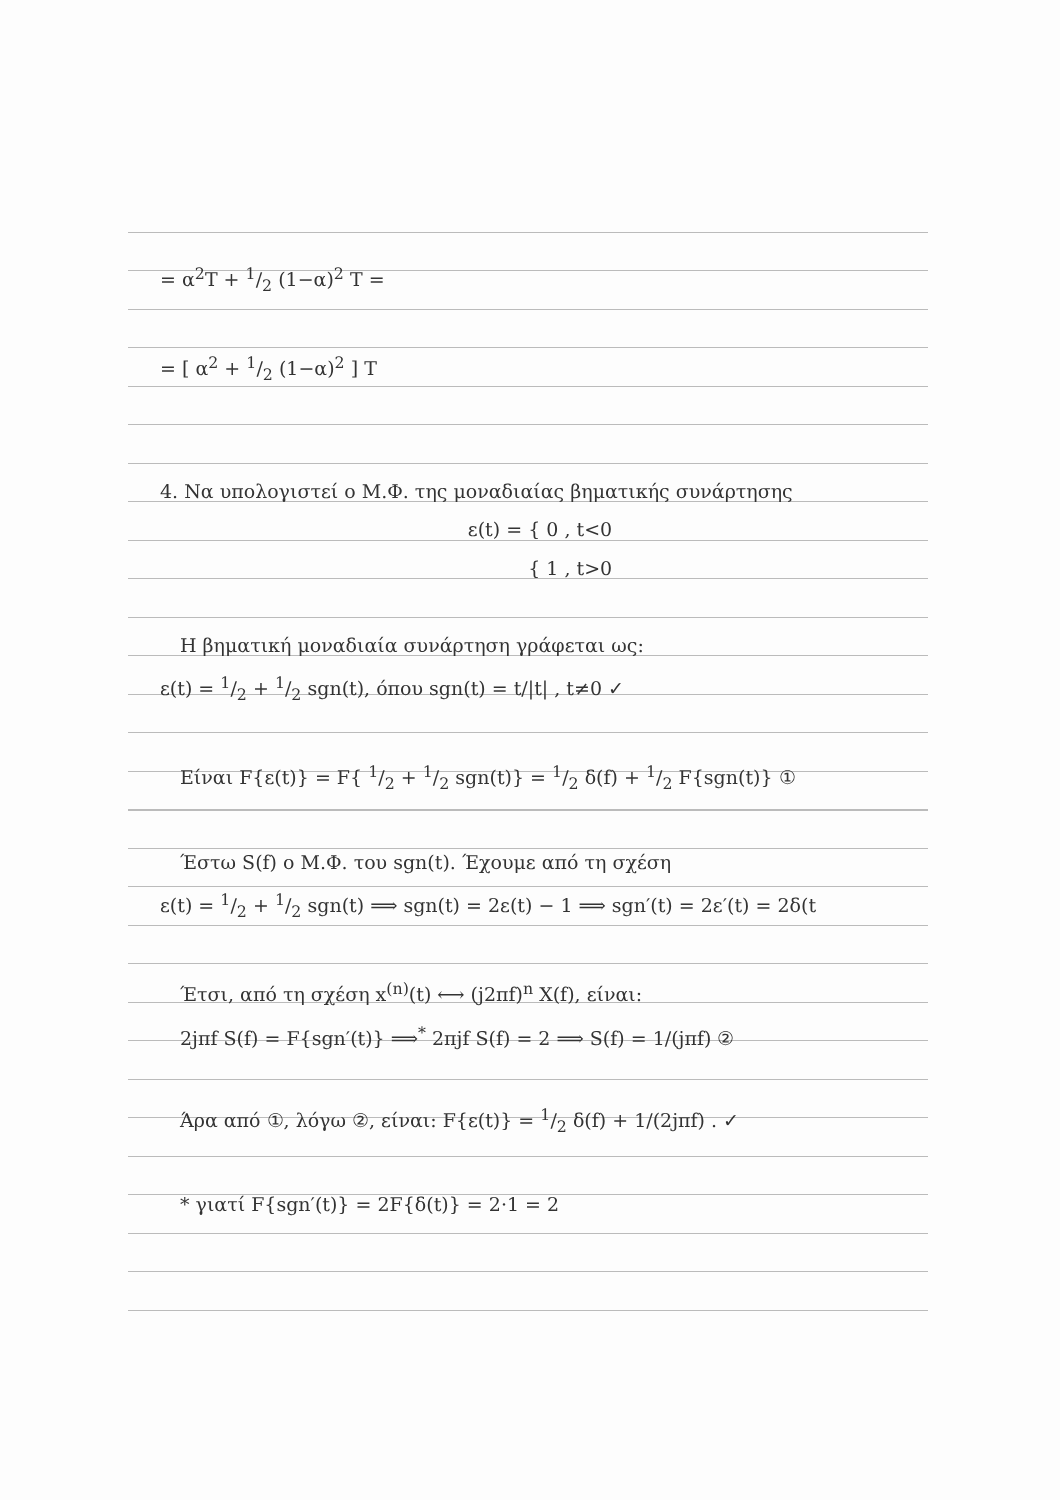= α<sup>2</sup>T + 1/2 (1−α)<sup>2</sup> T =
= [ α<sup>2</sup> + 1/2 (1−α)<sup>2</sup> ] T
4. Να υπολογιστεί ο Μ.Φ. της μοναδιαίας βηματικής συνάρτησης
ε(t) = { 0 , t<0
{ 1 , t>0
Η βηματική μοναδιαία συνάρτηση γράφεται ως:
ε(t) = 1/2 + 1/2 sgn(t), όπου sgn(t) = t/|t| , t≠0 ✓
Είναι F{ε(t)} = F{ 1/2 + 1/2 sgn(t)} = 1/2 δ(f) + 1/2 F{sgn(t)} ①
Έστω S(f) ο Μ.Φ. του sgn(t). Έχουμε από τη σχέση
ε(t) = 1/2 + 1/2 sgn(t) ⟹ sgn(t) = 2ε(t) − 1 ⟹ sgn′(t) = 2ε′(t) = 2δ(t
Έτσι, από τη σχέση x<sup>(n)</sup>(t) ⟷ (j2πf)<sup>n</sup> X(f), είναι:
2jπf S(f) = F{sgn′(t)} ⟹<sup>*</sup> 2πjf S(f) = 2 ⟹ S(f) = 1/(jπf) ②
Άρα από ①, λόγω ②, είναι: F{ε(t)} = 1/2 δ(f) + 1/(2jπf) . ✓
* γιατί F{sgn′(t)} = 2F{δ(t)} = 2·1 = 2